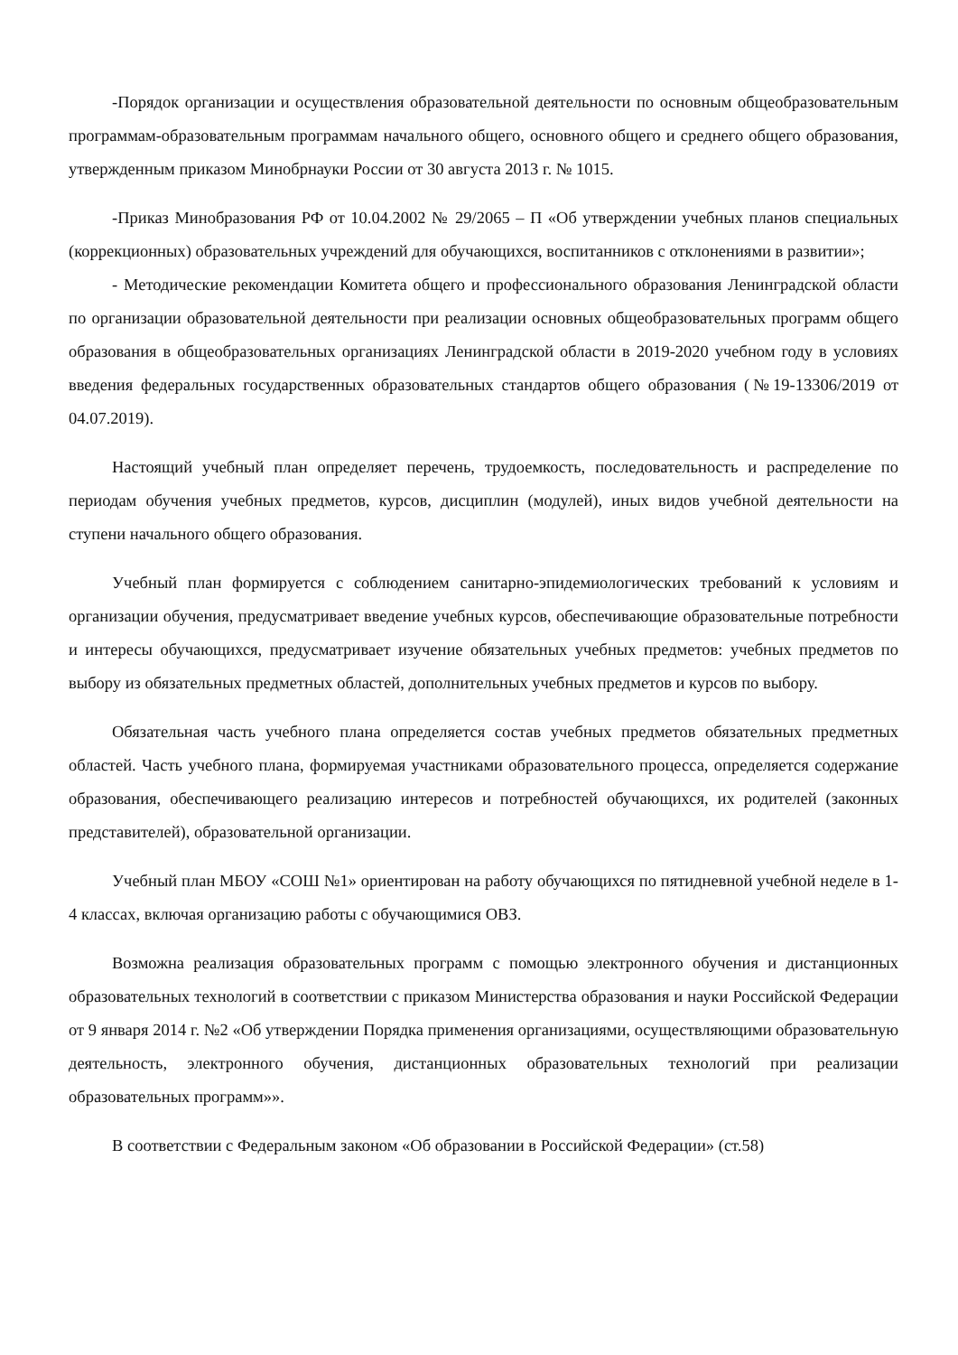-Порядок организации и осуществления образовательной деятельности по основным общеобразовательным программам-образовательным программам начального общего, основного общего и среднего общего образования, утвержденным приказом Минобрнауки России от 30 августа 2013 г. № 1015.
-Приказ Минобразования РФ от 10.04.2002 № 29/2065 – П «Об утверждении учебных планов специальных (коррекционных) образовательных учреждений для обучающихся, воспитанников с отклонениями в развитии»;
- Методические рекомендации Комитета общего и профессионального образования Ленинградской области по организации образовательной деятельности при реализации основных общеобразовательных программ общего образования в общеобразовательных организациях Ленинградской области в 2019-2020 учебном году в условиях введения федеральных государственных образовательных стандартов общего образования (№19-13306/2019 от 04.07.2019).
Настоящий учебный план определяет перечень, трудоемкость, последовательность и распределение по периодам обучения учебных предметов, курсов, дисциплин (модулей), иных видов учебной деятельности на ступени начального общего образования.
Учебный план формируется с соблюдением санитарно-эпидемиологических требований к условиям и организации обучения, предусматривает введение учебных курсов, обеспечивающие образовательные потребности и интересы обучающихся, предусматривает изучение обязательных учебных предметов: учебных предметов по выбору из обязательных предметных областей, дополнительных учебных предметов и курсов по выбору.
Обязательная часть учебного плана определяется состав учебных предметов обязательных предметных областей. Часть учебного плана, формируемая участниками образовательного процесса, определяется содержание образования, обеспечивающего реализацию интересов и потребностей обучающихся, их родителей (законных представителей), образовательной организации.
Учебный план МБОУ «СОШ №1» ориентирован на работу обучающихся по пятидневной учебной неделе в 1-4 классах, включая организацию работы с обучающимися ОВЗ.
Возможна реализация образовательных программ с помощью электронного обучения и дистанционных образовательных технологий в соответствии с приказом Министерства образования и науки Российской Федерации от 9 января 2014 г. №2 «Об утверждении Порядка применения организациями, осуществляющими образовательную деятельность, электронного обучения, дистанционных образовательных технологий при реализации образовательных программ»».
В соответствии с Федеральным законом «Об образовании в Российской Федерации» (ст.58)